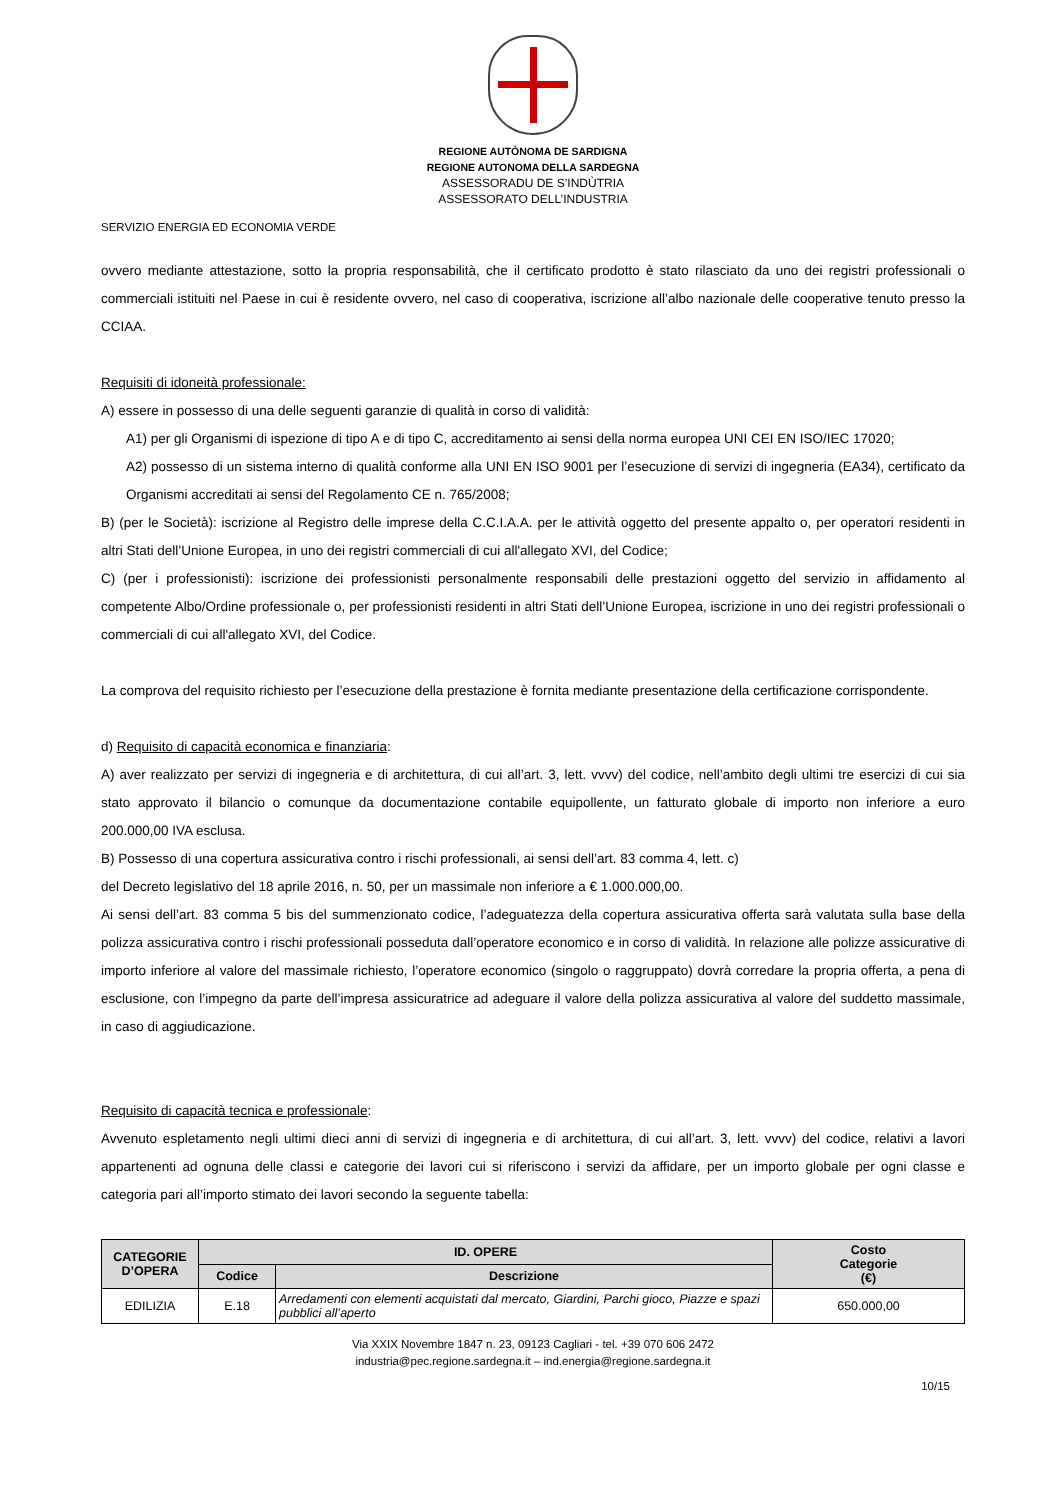REGIONE AUTÒNOMA DE SARDIGNA
REGIONE AUTONOMA DELLA SARDEGNA
ASSESSORADU DE S’INDÙTRIA
ASSESSORATO DELL’INDUSTRIA
SERVIZIO ENERGIA ED ECONOMIA VERDE
ovvero mediante attestazione, sotto la propria responsabilità, che il certificato prodotto è stato rilasciato da uno dei registri professionali o commerciali istituiti nel Paese in cui è residente ovvero, nel caso di cooperativa, iscrizione all’albo nazionale delle cooperative tenuto presso la CCIAA.
Requisiti di idoneità professionale:
A) essere in possesso di una delle seguenti garanzie di qualità in corso di validità:
A1) per gli Organismi di ispezione di tipo A e di tipo C, accreditamento ai sensi della norma europea UNI CEI EN ISO/IEC 17020;
A2) possesso di un sistema interno di qualità conforme alla UNI EN ISO 9001 per l’esecuzione di servizi di ingegneria (EA34), certificato da Organismi accreditati ai sensi del Regolamento CE n. 765/2008;
B) (per le Società): iscrizione al Registro delle imprese della C.C.I.A.A. per le attività oggetto del presente appalto o, per operatori residenti in altri Stati dell’Unione Europea, in uno dei registri commerciali di cui all'allegato XVI, del Codice;
C) (per i professionisti): iscrizione dei professionisti personalmente responsabili delle prestazioni oggetto del servizio in affidamento al competente Albo/Ordine professionale o, per professionisti residenti in altri Stati dell’Unione Europea, iscrizione in uno dei registri professionali o commerciali di cui all'allegato XVI, del Codice.
La comprova del requisito richiesto per l’esecuzione della prestazione è fornita mediante presentazione della certificazione corrispondente.
d) Requisito di capacità economica e finanziaria:
A) aver realizzato per servizi di ingegneria e di architettura, di cui all’art. 3, lett. vvvv) del codice, nell’ambito degli ultimi tre esercizi di cui sia stato approvato il bilancio o comunque da documentazione contabile equipollente, un fatturato globale di importo non inferiore a euro 200.000,00 IVA esclusa.
B) Possesso di una copertura assicurativa contro i rischi professionali, ai sensi dell’art. 83 comma 4, lett. c)
del Decreto legislativo del 18 aprile 2016, n. 50, per un massimale non inferiore a € 1.000.000,00.
Ai sensi dell’art. 83 comma 5 bis del summenzionato codice, l’adeguatezza della copertura assicurativa offerta sarà valutata sulla base della polizza assicurativa contro i rischi professionali posseduta dall’operatore economico e in corso di validità. In relazione alle polizze assicurative di importo inferiore al valore del massimale richiesto, l’operatore economico (singolo o raggruppato) dovrà corredare la propria offerta, a pena di esclusione, con l’impegno da parte dell’impresa assicuratrice ad adeguare il valore della polizza assicurativa al valore del suddetto massimale, in caso di aggiudicazione.
Requisito di capacità tecnica e professionale:
Avvenuto espletamento negli ultimi dieci anni di servizi di ingegneria e di architettura, di cui all’art. 3, lett. vvvv) del codice, relativi a lavori appartenenti ad ognuna delle classi e categorie dei lavori cui si riferiscono i servizi da affidare, per un importo globale per ogni classe e categoria pari all’importo stimato dei lavori secondo la seguente tabella:
| CATEGORIE D’OPERA | ID. OPERE | | Costo Categorie (€) |
| --- | --- | --- | --- |
| | Codice | Descrizione | |
| EDILIZIA | E.18 | Arredamenti con elementi acquistati dal mercato, Giardini, Parchi gioco, Piazze e spazi pubblici all’aperto | 650.000,00 |
Via XXIX Novembre 1847 n. 23, 09123 Cagliari - tel. +39 070 606 2472
industria@pec.regione.sardegna.it – ind.energia@regione.sardegna.it
10/15